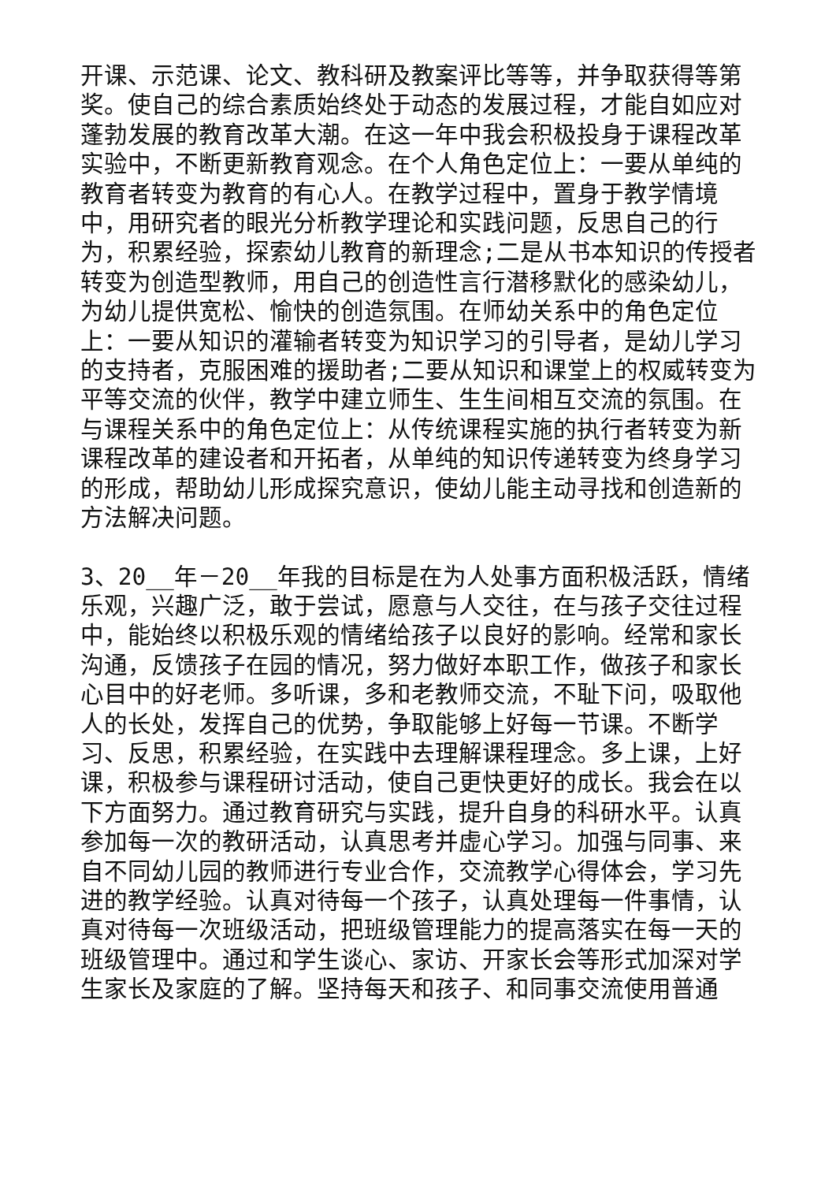开课、示范课、论文、教科研及教案评比等等，并争取获得等第奖。使自己的综合素质始终处于动态的发展过程，才能自如应对蓬勃发展的教育改革大潮。在这一年中我会积极投身于课程改革实验中，不断更新教育观念。在个人角色定位上：一要从单纯的教育者转变为教育的有心人。在教学过程中，置身于教学情境中，用研究者的眼光分析教学理论和实践问题，反思自己的行为，积累经验，探索幼儿教育的新理念;二是从书本知识的传授者转变为创造型教师，用自己的创造性言行潜移默化的感染幼儿，为幼儿提供宽松、愉快的创造氛围。在师幼关系中的角色定位上：一要从知识的灌输者转变为知识学习的引导者，是幼儿学习的支持者，克服困难的援助者;二要从知识和课堂上的权威转变为平等交流的伙伴，教学中建立师生、生生间相互交流的氛围。在与课程关系中的角色定位上：从传统课程实施的执行者转变为新课程改革的建设者和开拓者，从单纯的知识传递转变为终身学习的形成，帮助幼儿形成探究意识，使幼儿能主动寻找和创造新的方法解决问题。
3、20__年－20__年我的目标是在为人处事方面积极活跃，情绪乐观，兴趣广泛，敢于尝试，愿意与人交往，在与孩子交往过程中，能始终以积极乐观的情绪给孩子以良好的影响。经常和家长沟通，反馈孩子在园的情况，努力做好本职工作，做孩子和家长心目中的好老师。多听课，多和老教师交流，不耻下问，吸取他人的长处，发挥自己的优势，争取能够上好每一节课。不断学习、反思，积累经验，在实践中去理解课程理念。多上课，上好课，积极参与课程研讨活动，使自己更快更好的成长。我会在以下方面努力。通过教育研究与实践，提升自身的科研水平。认真参加每一次的教研活动，认真思考并虚心学习。加强与同事、来自不同幼儿园的教师进行专业合作，交流教学心得体会，学习先进的教学经验。认真对待每一个孩子，认真处理每一件事情，认真对待每一次班级活动，把班级管理能力的提高落实在每一天的班级管理中。通过和学生谈心、家访、开家长会等形式加深对学生家长及家庭的了解。坚持每天和孩子、和同事交流使用普通